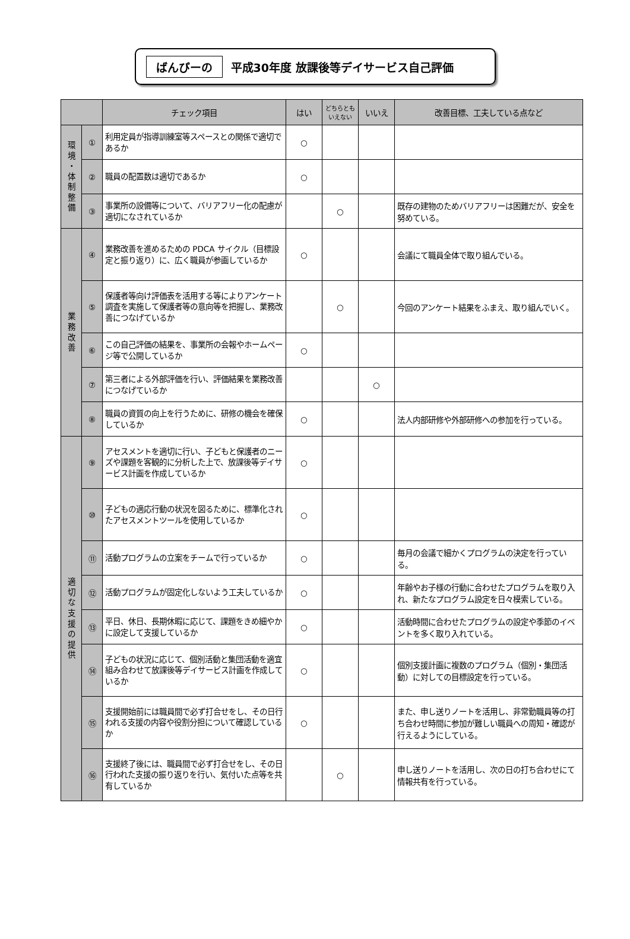ばんびーの 平成30年度 放課後等デイサービス自己評価
| | | チェック項目 | はい | どちらとも いえない | いいえ | 改善目標、工夫している点など |
| --- | --- | --- | --- | --- | --- | --- |
| 環 境 ・ 体 制 整 備 | ① | 利用定員が指導訓練室等スペースとの関係で適切であるか | ○ | | | |
| | ② | 職員の配置数は適切であるか | ○ | | | |
| | ③ | 事業所の設備等について、バリアフリー化の配慮が適切になされているか | | ○ | | 既存の建物のためバリアフリーは困難だが、安全を努めている。 |
| 業 務 改 善 | ④ | 業務改善を進めるための PDCA サイクル（目標設定と振り返り）に、広く職員が参画しているか | ○ | | | 会議にて職員全体で取り組んでいる。 |
| | ⑤ | 保護者等向け評価表を活用する等によりアンケート調査を実施して保護者等の意向等を把握し、業務改善につなげているか | | ○ | | 今回のアンケート結果をふまえ、取り組んでいく。 |
| | ⑥ | この自己評価の結果を、事業所の会報やホームページ等で公開しているか | ○ | | | |
| | ⑦ | 第三者による外部評価を行い、評価結果を業務改善につなげているか | | | ○ | |
| | ⑧ | 職員の資質の向上を行うために、研修の機会を確保しているか | ○ | | | 法人内部研修や外部研修への参加を行っている。 |
| 適 切 な 支 援 の 提 供 | ⑨ | アセスメントを適切に行い、子どもと保護者のニーズや課題を客観的に分析した上で、放課後等デイサービス計画を作成しているか | ○ | | | |
| | ⑩ | 子どもの適応行動の状況を図るために、標準化されたアセスメントツールを使用しているか | ○ | | | |
| | ⑪ | 活動プログラムの立案をチームで行っているか | ○ | | | 毎月の会議で細かくプログラムの決定を行っている。 |
| | ⑫ | 活動プログラムが固定化しないよう工夫しているか | ○ | | | 年齢やお子様の行動に合わせたプログラムを取り入れ、新たなプログラム設定を日々模索している。 |
| | ⑬ | 平日、休日、長期休暇に応じて、課題をきめ細やかに設定して支援しているか | ○ | | | 活動時間に合わせたプログラムの設定や季節のイベントを多く取り入れている。 |
| | ⑭ | 子どもの状況に応じて、個別活動と集団活動を適宜組み合わせて放課後等デイサービス計画を作成しているか | ○ | | | 個別支援計画に複数のプログラム（個別・集団活動）に対しての目標設定を行っている。 |
| | ⑮ | 支援開始前には職員間で必ず打合せをし、その日行われる支援の内容や役割分担について確認しているか | ○ | | | また、申し送りノートを活用し、非常勤職員等の打ち合わせ時間に参加が難しい職員への周知・確認が行えるようにしている。 |
| | ⑯ | 支援終了後には、職員間で必ず打合せをし、その日行われた支援の振り返りを行い、気付いた点等を共有しているか | | ○ | | 申し送りノートを活用し、次の日の打ち合わせにて情報共有を行っている。 |